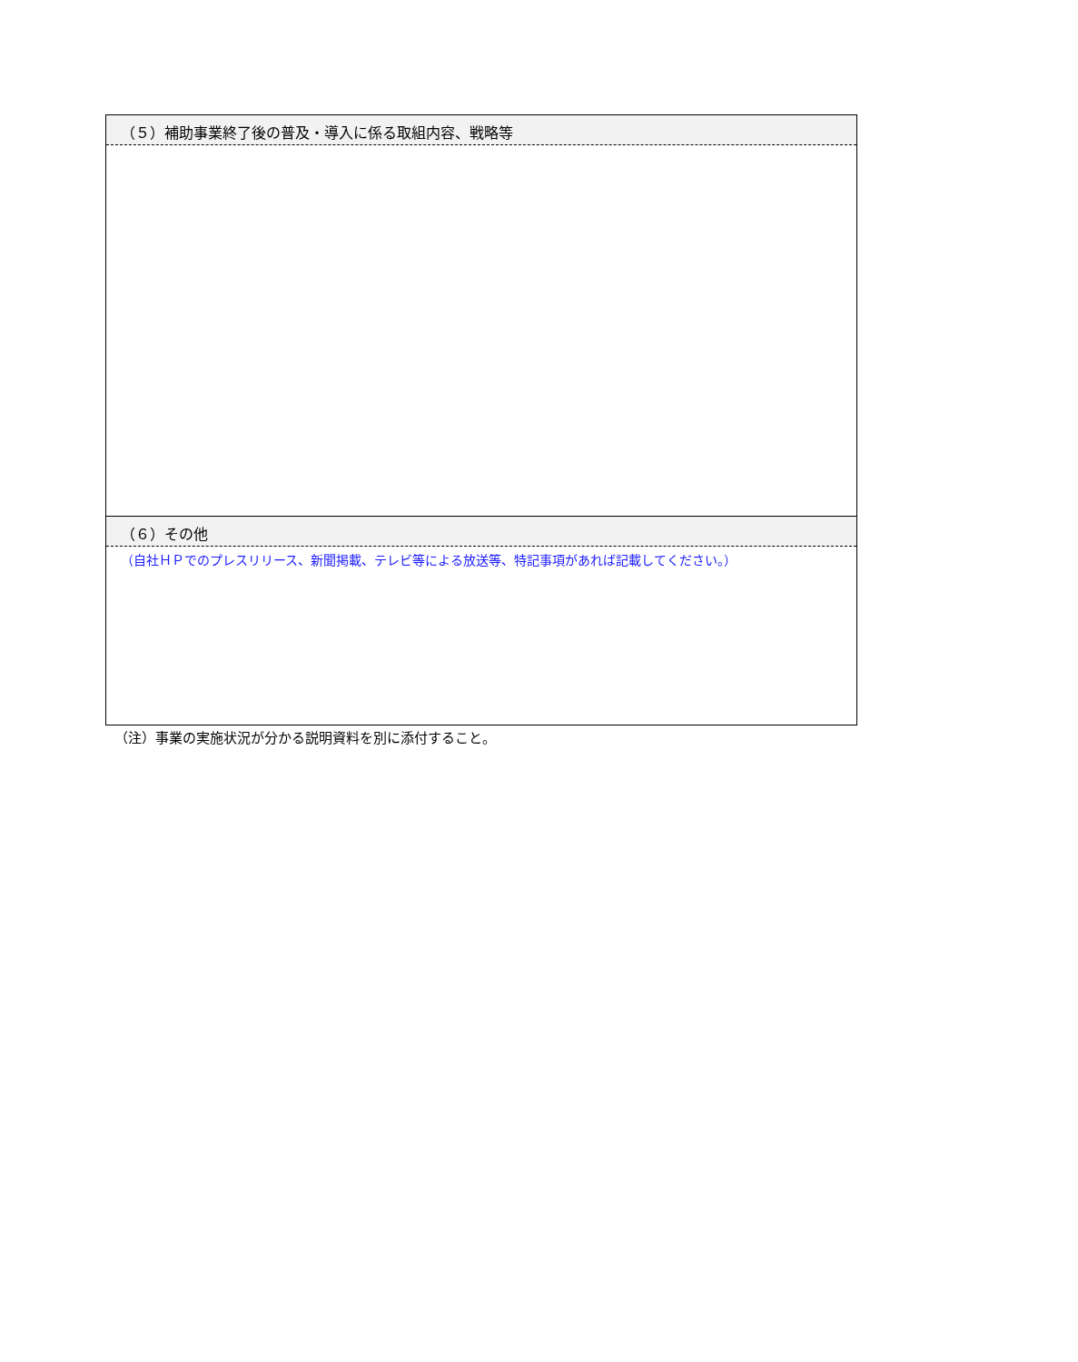| （５）補助事業終了後の普及・導入に係る取組内容、戦略等 |
| --- |
| （６）その他 |
| （自社ＨＰでのプレスリリース、新聞掲載、テレビ等による放送等、特記事項があれば記載してください。） |
（注）事業の実施状況が分かる説明資料を別に添付すること。